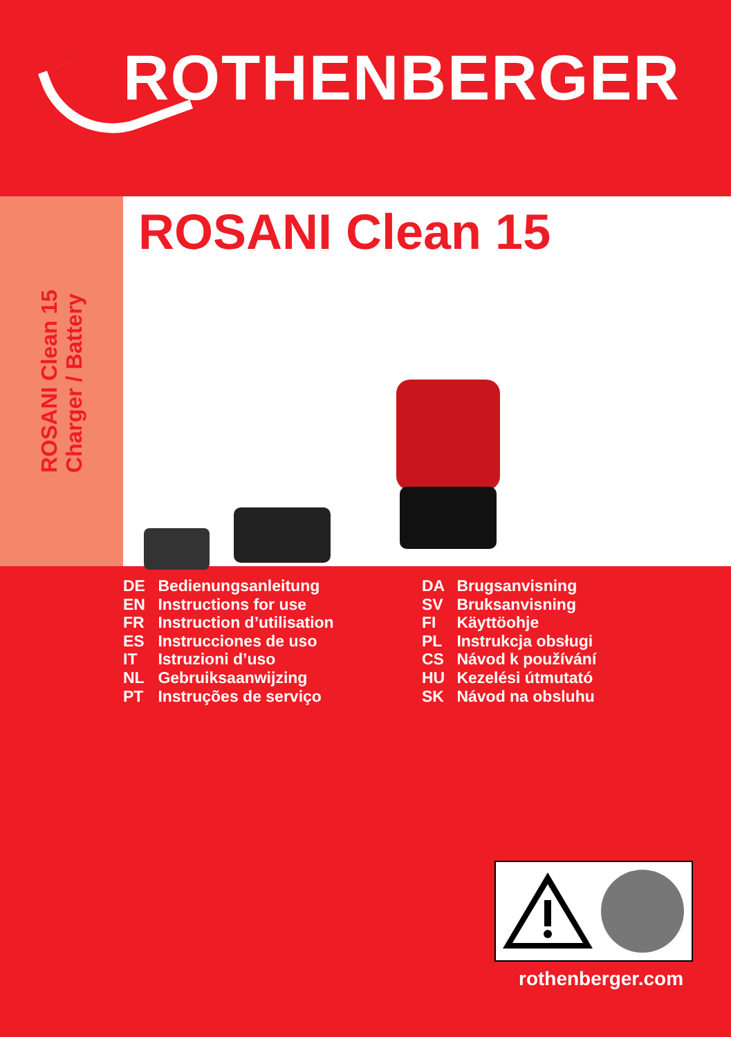ROTHENBERGER
ROSANI Clean 15
Charger / Battery
ROSANI Clean 15
DE Bedienungsanleitung
EN Instructions for use
FR Instruction d’utilisation
ES Instrucciones de uso
IT Istruzioni d’uso
NL Gebruiksaanwijzing
PT Instruções de serviço
DA Brugsanvisning
SV Bruksanvisning
FI Käyttöohje
PL Instrukcja obsługi
CS Návod k používání
HU Kezelési útmutató
SK Návod na obsluhu
rothenberger.com